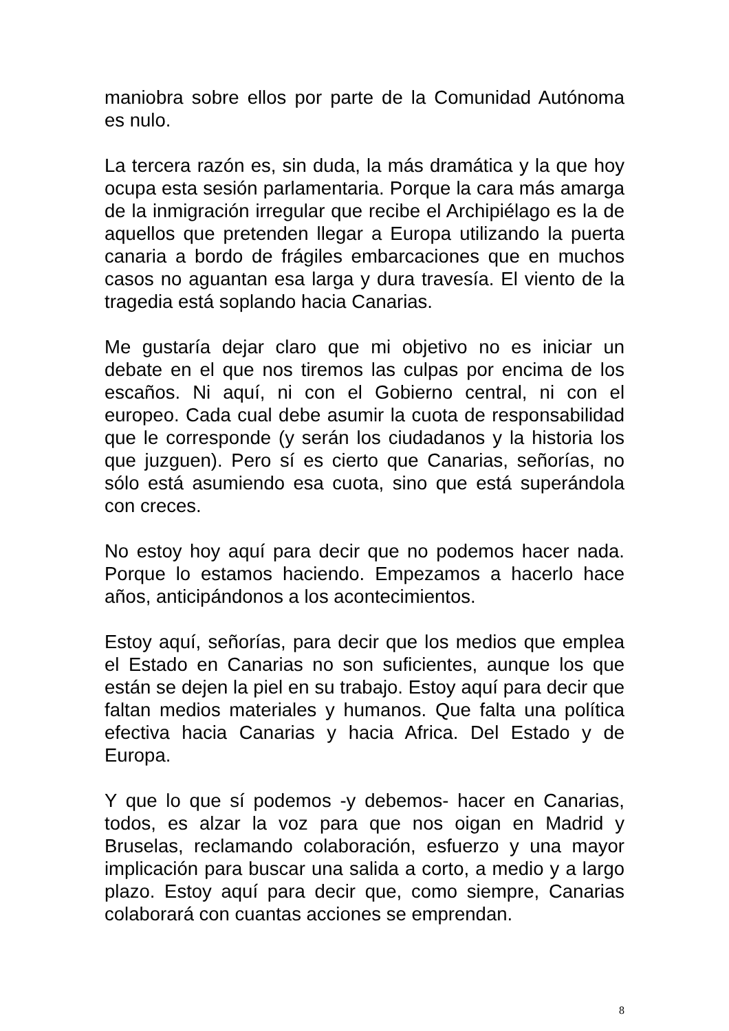maniobra sobre ellos por parte de la Comunidad Autónoma es nulo.
La tercera razón es, sin duda, la más dramática y la que hoy ocupa esta sesión parlamentaria. Porque la cara más amarga de la inmigración irregular que recibe el Archipiélago es la de aquellos que pretenden llegar a Europa utilizando la puerta canaria a bordo de frágiles embarcaciones que en muchos casos no aguantan esa larga y dura travesía. El viento de la tragedia está soplando hacia Canarias.
Me gustaría dejar claro que mi objetivo no es iniciar un debate en el que nos tiremos las culpas por encima de los escaños. Ni aquí, ni con el Gobierno central, ni con el europeo. Cada cual debe asumir la cuota de responsabilidad que le corresponde (y serán los ciudadanos y la historia los que juzguen). Pero sí es cierto que Canarias, señorías, no sólo está asumiendo esa cuota, sino que está superándola con creces.
No estoy hoy aquí para decir que no podemos hacer nada. Porque lo estamos haciendo. Empezamos a hacerlo hace años, anticipándonos a los acontecimientos.
Estoy aquí, señorías, para decir que los medios que emplea el Estado en Canarias no son suficientes, aunque los que están se dejen la piel en su trabajo. Estoy aquí para decir que faltan medios materiales y humanos. Que falta una política efectiva hacia Canarias y hacia Africa. Del Estado y de Europa.
Y que lo que sí podemos -y debemos- hacer en Canarias, todos, es alzar la voz para que nos oigan en Madrid y Bruselas, reclamando colaboración, esfuerzo y una mayor implicación para buscar una salida a corto, a medio y a largo plazo. Estoy aquí para decir que, como siempre, Canarias colaborará con cuantas acciones se emprendan.
8